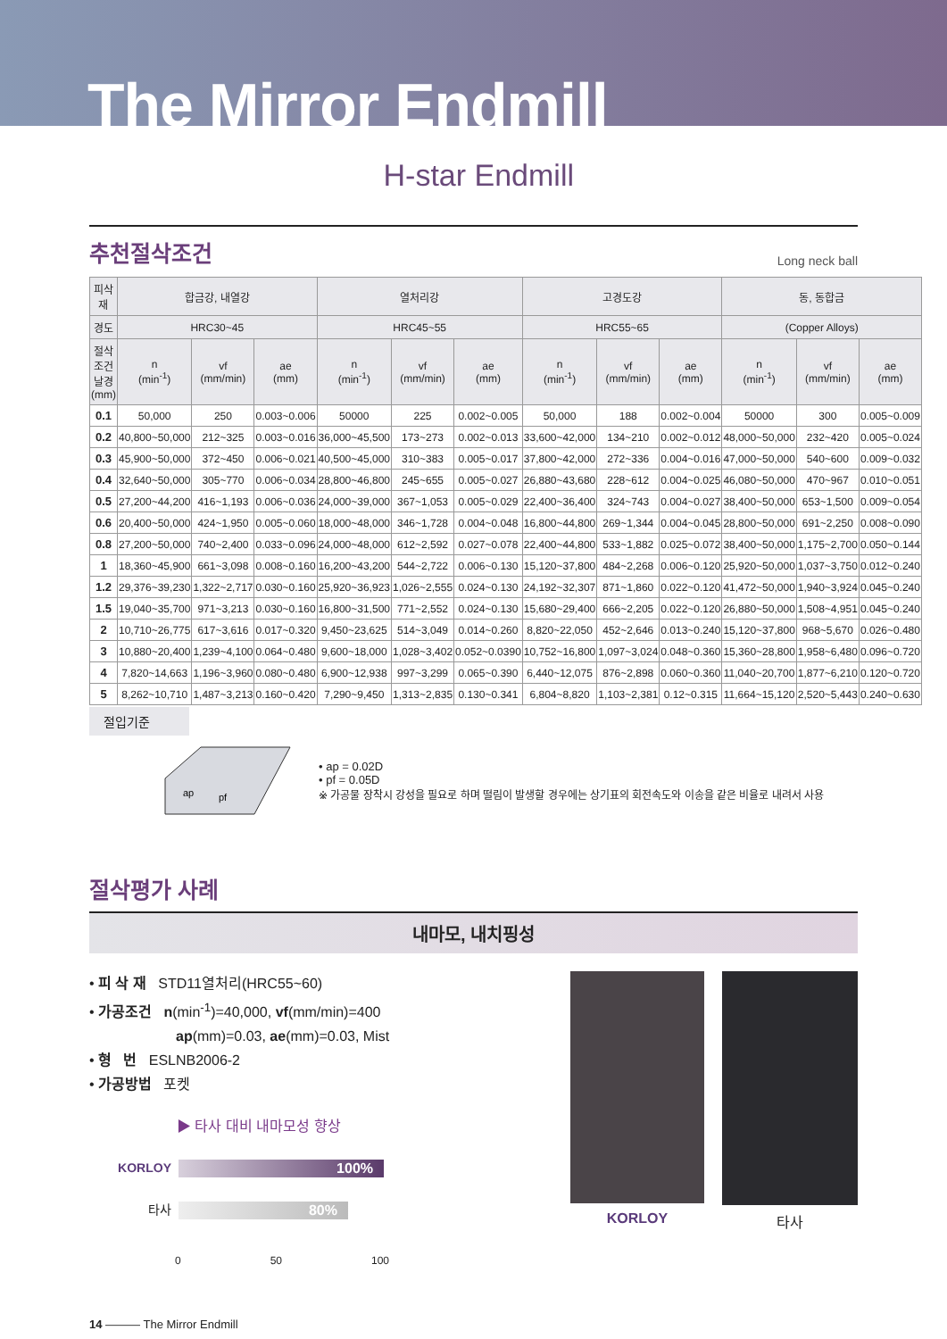The Mirror Endmill
H-star Endmill
추천절삭조건
Long neck ball
| 피삭재 | 합금강, 내열강 | | | 열처리강 | | | 고경도강 | | | 동, 동합금 | | |
| --- | --- | --- | --- | --- | --- | --- | --- | --- | --- | --- | --- | --- |
| 경도 | HRC30~45 | | | HRC45~55 | | | HRC55~65 | | | (Copper Alloys) | | |
| 절삭조건 날경(mm) | n (min<sup>-1</sup>) | vf (mm/min) | ae (mm) | n (min<sup>-1</sup>) | vf (mm/min) | ae (mm) | n (min<sup>-1</sup>) | vf (mm/min) | ae (mm) | n (min<sup>-1</sup>) | vf (mm/min) | ae (mm) |
| 0.1 | 50,000 | 250 | 0.003~0.006 | 50000 | 225 | 0.002~0.005 | 50,000 | 188 | 0.002~0.004 | 50000 | 300 | 0.005~0.009 |
| 0.2 | 40,800~50,000 | 212~325 | 0.003~0.016 | 36,000~45,500 | 173~273 | 0.002~0.013 | 33,600~42,000 | 134~210 | 0.002~0.012 | 48,000~50,000 | 232~420 | 0.005~0.024 |
| 0.3 | 45,900~50,000 | 372~450 | 0.006~0.021 | 40,500~45,000 | 310~383 | 0.005~0.017 | 37,800~42,000 | 272~336 | 0.004~0.016 | 47,000~50,000 | 540~600 | 0.009~0.032 |
| 0.4 | 32,640~50,000 | 305~770 | 0.006~0.034 | 28,800~46,800 | 245~655 | 0.005~0.027 | 26,880~43,680 | 228~612 | 0.004~0.025 | 46,080~50,000 | 470~967 | 0.010~0.051 |
| 0.5 | 27,200~44,200 | 416~1,193 | 0.006~0.036 | 24,000~39,000 | 367~1,053 | 0.005~0.029 | 22,400~36,400 | 324~743 | 0.004~0.027 | 38,400~50,000 | 653~1,500 | 0.009~0.054 |
| 0.6 | 20,400~50,000 | 424~1,950 | 0.005~0.060 | 18,000~48,000 | 346~1,728 | 0.004~0.048 | 16,800~44,800 | 269~1,344 | 0.004~0.045 | 28,800~50,000 | 691~2,250 | 0.008~0.090 |
| 0.8 | 27,200~50,000 | 740~2,400 | 0.033~0.096 | 24,000~48,000 | 612~2,592 | 0.027~0.078 | 22,400~44,800 | 533~1,882 | 0.025~0.072 | 38,400~50,000 | 1,175~2,700 | 0.050~0.144 |
| 1 | 18,360~45,900 | 661~3,098 | 0.008~0.160 | 16,200~43,200 | 544~2,722 | 0.006~0.130 | 15,120~37,800 | 484~2,268 | 0.006~0.120 | 25,920~50,000 | 1,037~3,750 | 0.012~0.240 |
| 1.2 | 29,376~39,230 | 1,322~2,717 | 0.030~0.160 | 25,920~36,923 | 1,026~2,555 | 0.024~0.130 | 24,192~32,307 | 871~1,860 | 0.022~0.120 | 41,472~50,000 | 1,940~3,924 | 0.045~0.240 |
| 1.5 | 19,040~35,700 | 971~3,213 | 0.030~0.160 | 16,800~31,500 | 771~2,552 | 0.024~0.130 | 15,680~29,400 | 666~2,205 | 0.022~0.120 | 26,880~50,000 | 1,508~4,951 | 0.045~0.240 |
| 2 | 10,710~26,775 | 617~3,616 | 0.017~0.320 | 9,450~23,625 | 514~3,049 | 0.014~0.260 | 8,820~22,050 | 452~2,646 | 0.013~0.240 | 15,120~37,800 | 968~5,670 | 0.026~0.480 |
| 3 | 10,880~20,400 | 1,239~4,100 | 0.064~0.480 | 9,600~18,000 | 1,028~3,402 | 0.052~0.0390 | 10,752~16,800 | 1,097~3,024 | 0.048~0.360 | 15,360~28,800 | 1,958~6,480 | 0.096~0.720 |
| 4 | 7,820~14,663 | 1,196~3,960 | 0.080~0.480 | 6,900~12,938 | 997~3,299 | 0.065~0.390 | 6,440~12,075 | 876~2,898 | 0.060~0.360 | 11,040~20,700 | 1,877~6,210 | 0.120~0.720 |
| 5 | 8,262~10,710 | 1,487~3,213 | 0.160~0.420 | 7,290~9,450 | 1,313~2,835 | 0.130~0.341 | 6,804~8,820 | 1,103~2,381 | 0.12~0.315 | 11,664~15,120 | 2,520~5,443 | 0.240~0.630 |
절입기준
ap
pf
• ap = 0.02D
• pf = 0.05D
※ 가공물 장착시 강성을 필요로 하며 떨림이 발생할 경우에는 상기표의 회전속도와 이송을 같은 비율로 내려서 사용
절삭평가 사례
내마모, 내치핑성
• 피 삭 재 STD11열처리(HRC55~60)
• 가공조건 n(min<sup>-1</sup>)=40,000, vf(mm/min)=400
ap(mm)=0.03, ae(mm)=0.03, Mist
• 형 번 ESLNB2006-2
• 가공방법 포켓
▶ 타사 대비 내마모성 향상
KORLOY
100%
타사
80%
0 50 100
KORLOY 타사
14 ——— The Mirror Endmill